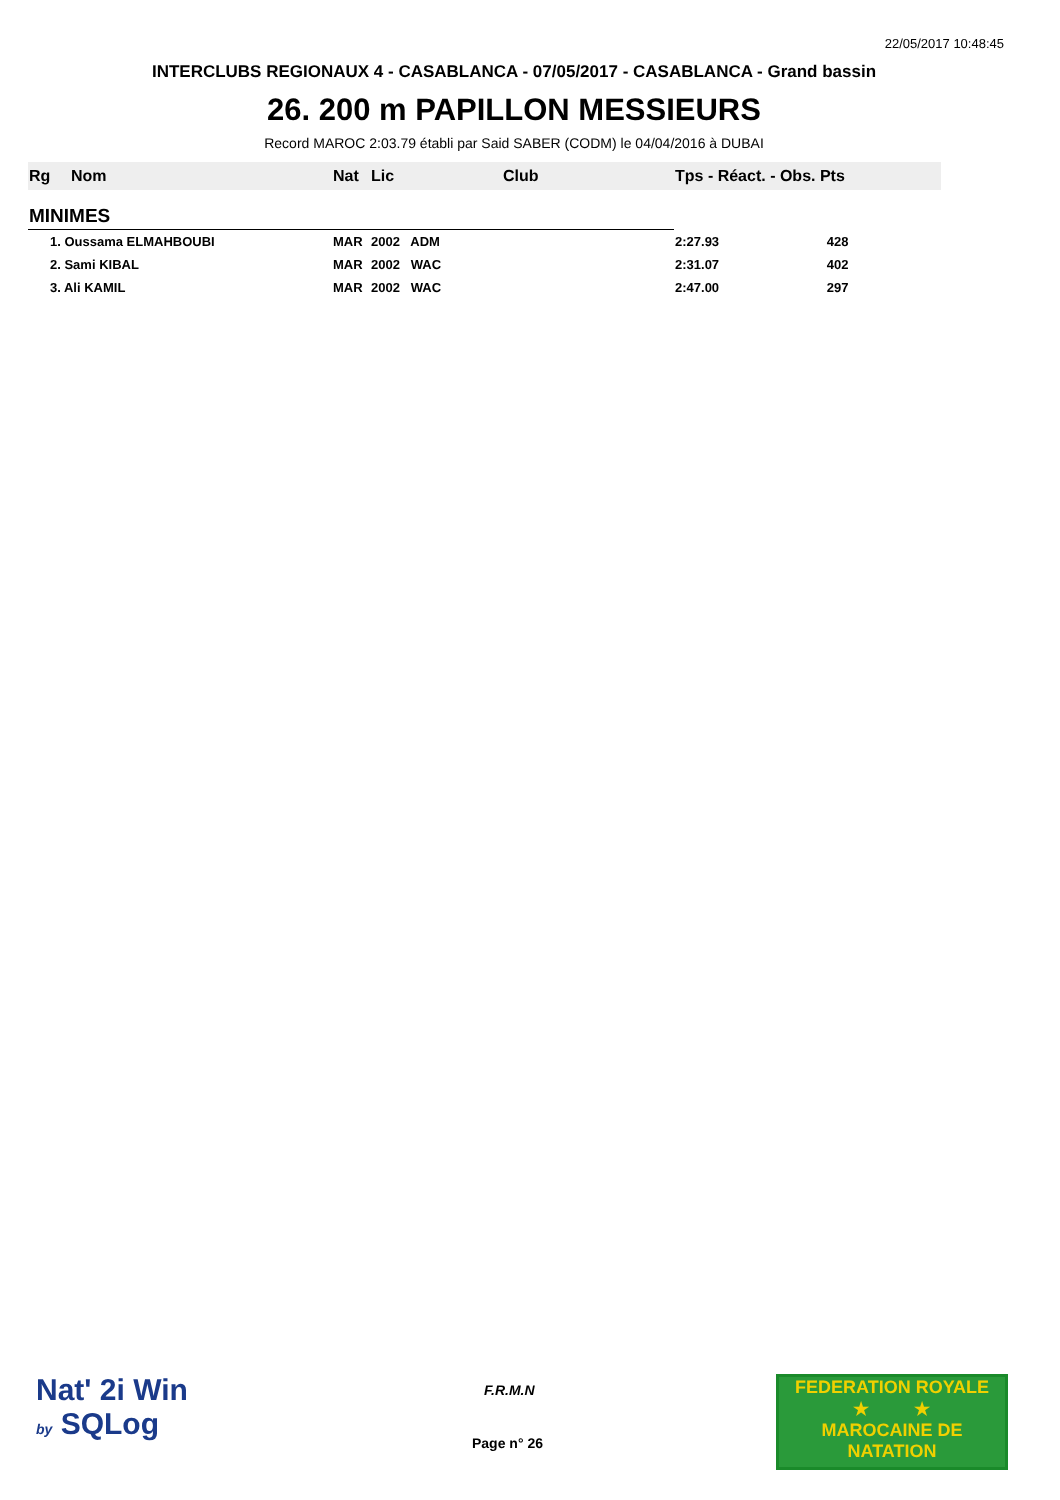22/05/2017 10:48:45
INTERCLUBS REGIONAUX 4 - CASABLANCA - 07/05/2017 - CASABLANCA - Grand bassin
26. 200 m PAPILLON MESSIEURS
Record MAROC 2:03.79 établi par Said SABER (CODM) le 04/04/2016 à DUBAI
| Rg | Nom | Nat | Lic | Club | Tps - Réact. - Obs. Pts |
| --- | --- | --- | --- | --- | --- |
| MINIMES | | | | | |
| 1. Oussama ELMAHBOUBI | | MAR | 2002 ADM | | 2:27.93 428 |
| 2. Sami KIBAL | | MAR | 2002 WAC | | 2:31.07 402 |
| 3. Ali KAMIL | | MAR | 2002 WAC | | 2:47.00 297 |
Nat' 2i Win
by SQLog
F.R.M.N
Page n° 26
FEDERATION ROYALE
★ ★
MAROCAINE DE NATATION